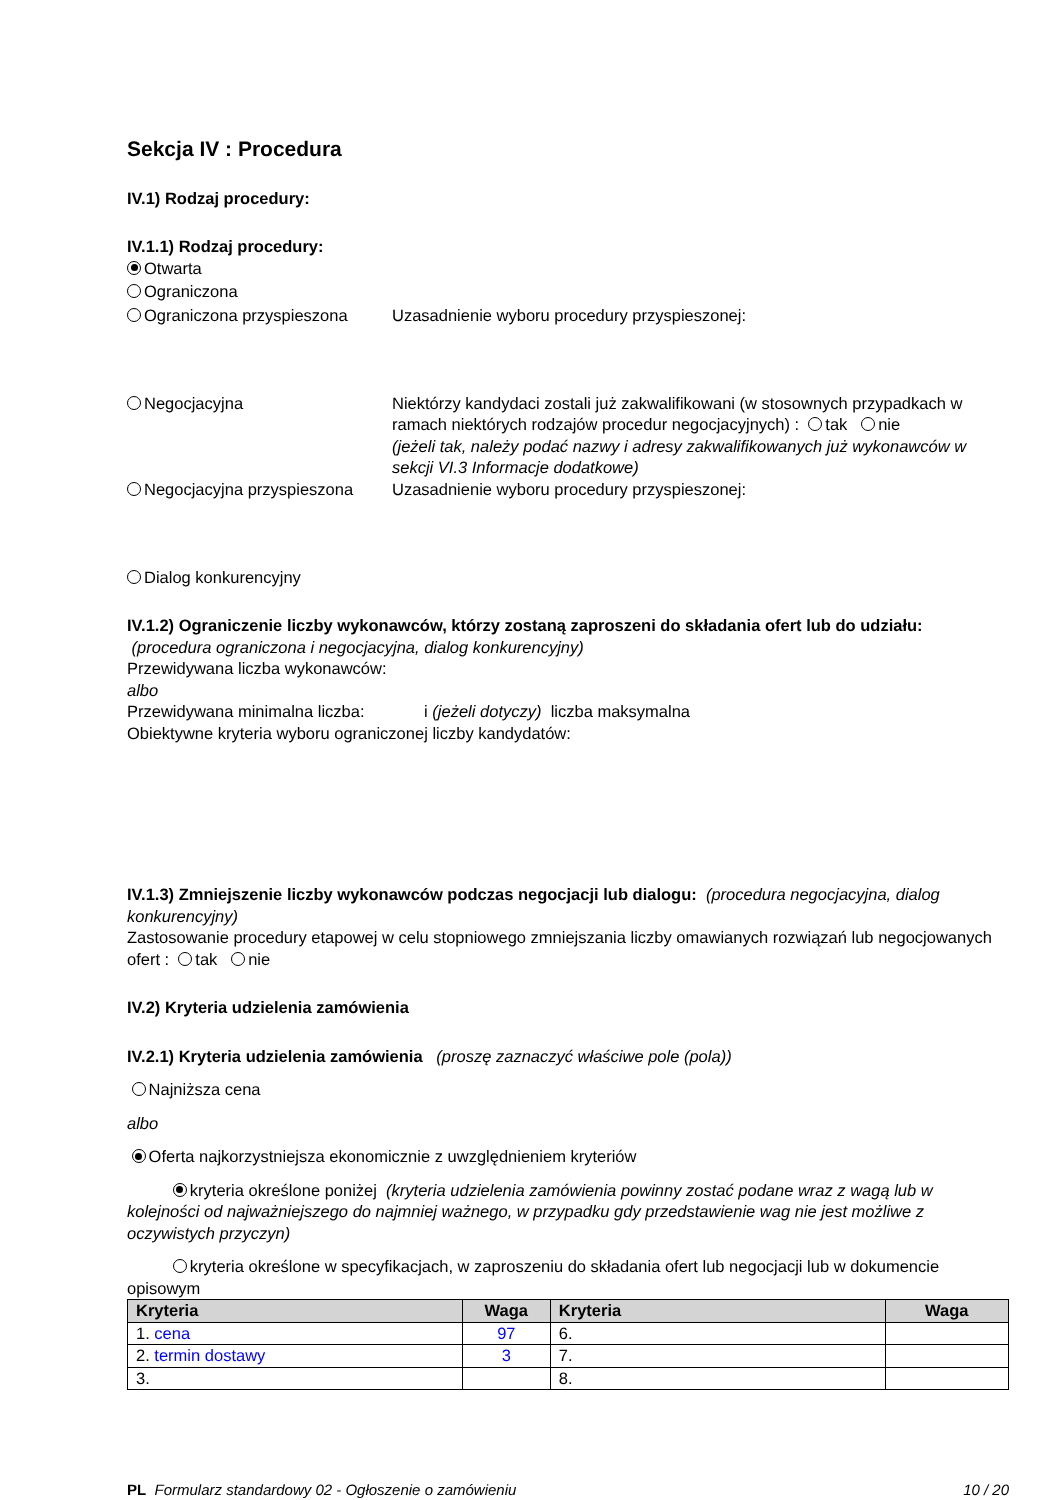Sekcja IV : Procedura
IV.1) Rodzaj procedury:
IV.1.1) Rodzaj procedury:
Otwarta
Ograniczona
Ograniczona przyspieszona Uzasadnienie wyboru procedury przyspieszonej:
Negocjacyjna Niektórzy kandydaci zostali już zakwalifikowani (w stosownych przypadkach w ramach niektórych rodzajów procedur negocjacyjnych) : tak nie
(jeżeli tak, należy podać nazwy i adresy zakwalifikowanych już wykonawców w sekcji VI.3 Informacje dodatkowe)
Negocjacyjna przyspieszona Uzasadnienie wyboru procedury przyspieszonej:
Dialog konkurencyjny
IV.1.2) Ograniczenie liczby wykonawców, którzy zostaną zaproszeni do składania ofert lub do udziału:
(procedura ograniczona i negocjacyjna, dialog konkurencyjny)
Przewidywana liczba wykonawców:
albo
Przewidywana minimalna liczba: i (jeżeli dotyczy) liczba maksymalna
Obiektywne kryteria wyboru ograniczonej liczby kandydatów:
IV.1.3) Zmniejszenie liczby wykonawców podczas negocjacji lub dialogu: (procedura negocjacyjna, dialog konkurencyjny)
Zastosowanie procedury etapowej w celu stopniowego zmniejszania liczby omawianych rozwiązań lub negocjowanych ofert : tak nie
IV.2) Kryteria udzielenia zamówienia
IV.2.1) Kryteria udzielenia zamówienia (proszę zaznaczyć właściwe pole (pola))
Najniższa cena
albo
Oferta najkorzystniejsza ekonomicznie z uwzględnieniem kryteriów
kryteria określone poniżej (kryteria udzielenia zamówienia powinny zostać podane wraz z wagą lub w kolejności od najważniejszego do najmniej ważnego, w przypadku gdy przedstawienie wag nie jest możliwe z oczywistych przyczyn)
kryteria określone w specyfikacjach, w zaproszeniu do składania ofert lub negocjacji lub w dokumencie opisowym
| Kryteria | Waga | Kryteria | Waga |
| --- | --- | --- | --- |
| 1. cena | 97 | 6. | |
| 2. termin dostawy | 3 | 7. | |
| 3. | | 8. | |
PL Formularz standardowy 02 - Ogłoszenie o zamówieniu 10 / 20